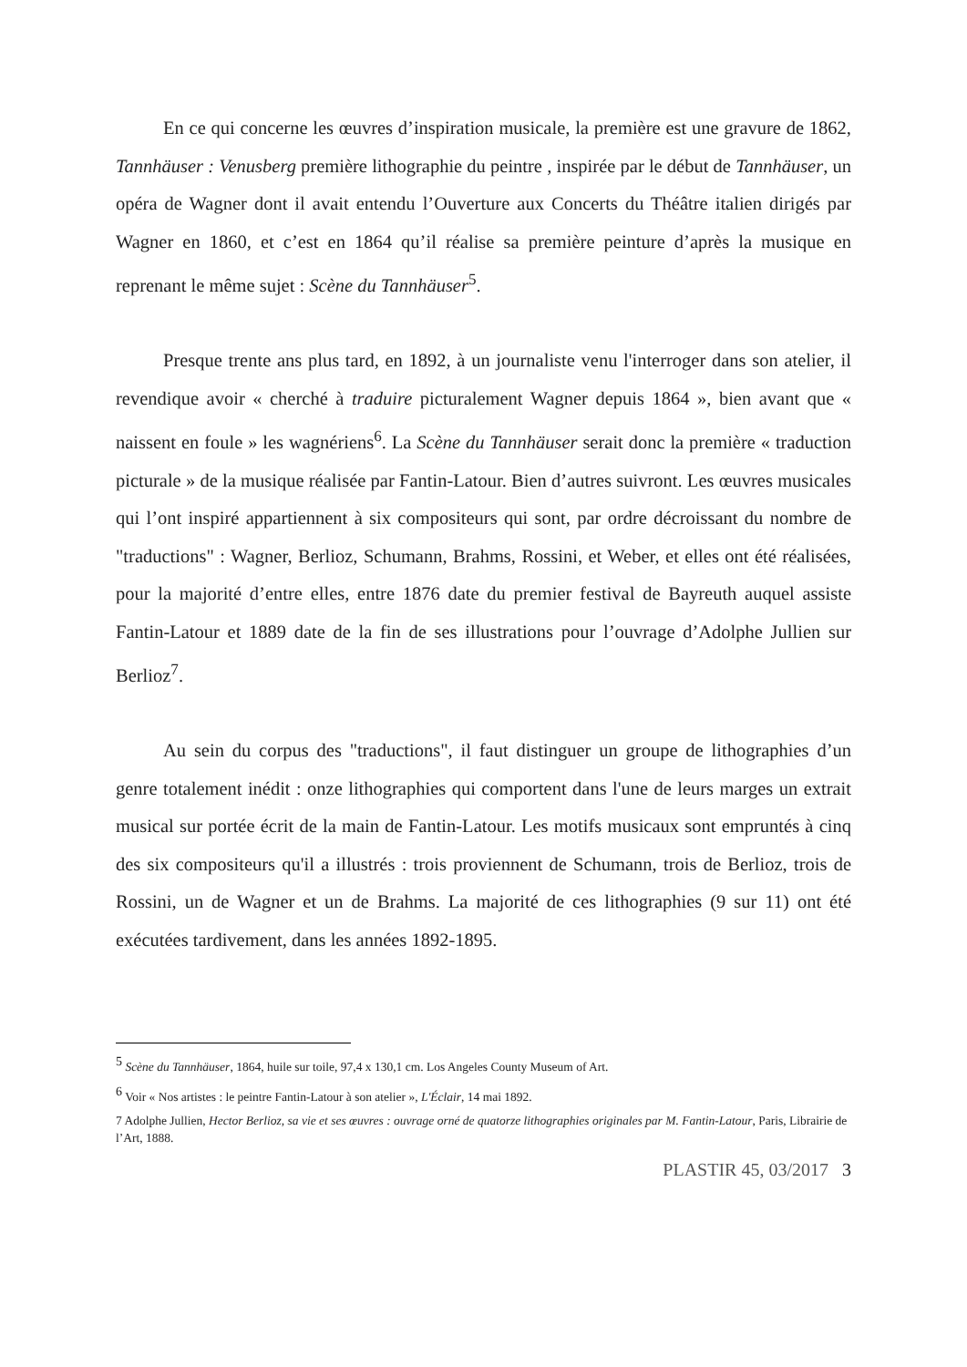En ce qui concerne les œuvres d’inspiration musicale, la première est une gravure de 1862, Tannhäuser : Venusberg première lithographie du peintre , inspirée par le début de Tannhäuser, un opéra de Wagner dont il avait entendu l’Ouverture aux Concerts du Théâtre italien dirigés par Wagner en 1860, et c’est en 1864 qu’il réalise sa première peinture d’après la musique en reprenant le même sujet : Scène du Tannhäuser<sup>5</sup>.
Presque trente ans plus tard, en 1892, à un journaliste venu l'interroger dans son atelier, il revendique avoir « cherché à traduire picturalement Wagner depuis 1864 », bien avant que « naissent en foule » les wagnériens<sup>6</sup>. La Scène du Tannhäuser serait donc la première « traduction picturale » de la musique réalisée par Fantin-Latour. Bien d’autres suivront. Les œuvres musicales qui l’ont inspiré appartiennent à six compositeurs qui sont, par ordre décroissant du nombre de "traductions" : Wagner, Berlioz, Schumann, Brahms, Rossini, et Weber, et elles ont été réalisées, pour la majorité d’entre elles, entre 1876 date du premier festival de Bayreuth auquel assiste Fantin-Latour et 1889 date de la fin de ses illustrations pour l’ouvrage d’Adolphe Jullien sur Berlioz<sup>7</sup>.
Au sein du corpus des "traductions", il faut distinguer un groupe de lithographies d’un genre totalement inédit : onze lithographies qui comportent dans l'une de leurs marges un extrait musical sur portée écrit de la main de Fantin-Latour. Les motifs musicaux sont empruntés à cinq des six compositeurs qu'il a illustrés : trois proviennent de Schumann, trois de Berlioz, trois de Rossini, un de Wagner et un de Brahms. La majorité de ces lithographies (9 sur 11) ont été exécutées tardivement, dans les années 1892-1895.
<sup>5</sup> Scène du Tannhäuser, 1864, huile sur toile, 97,4 x 130,1 cm. Los Angeles County Museum of Art.
<sup>6</sup> Voir « Nos artistes : le peintre Fantin-Latour à son atelier », L'Éclair, 14 mai 1892.
7 Adolphe Jullien, Hector Berlioz, sa vie et ses œuvres : ouvrage orné de quatorze lithographies originales par M. Fantin-Latour, Paris, Librairie de l’Art, 1888.
PLASTIR 45, 03/2017 3